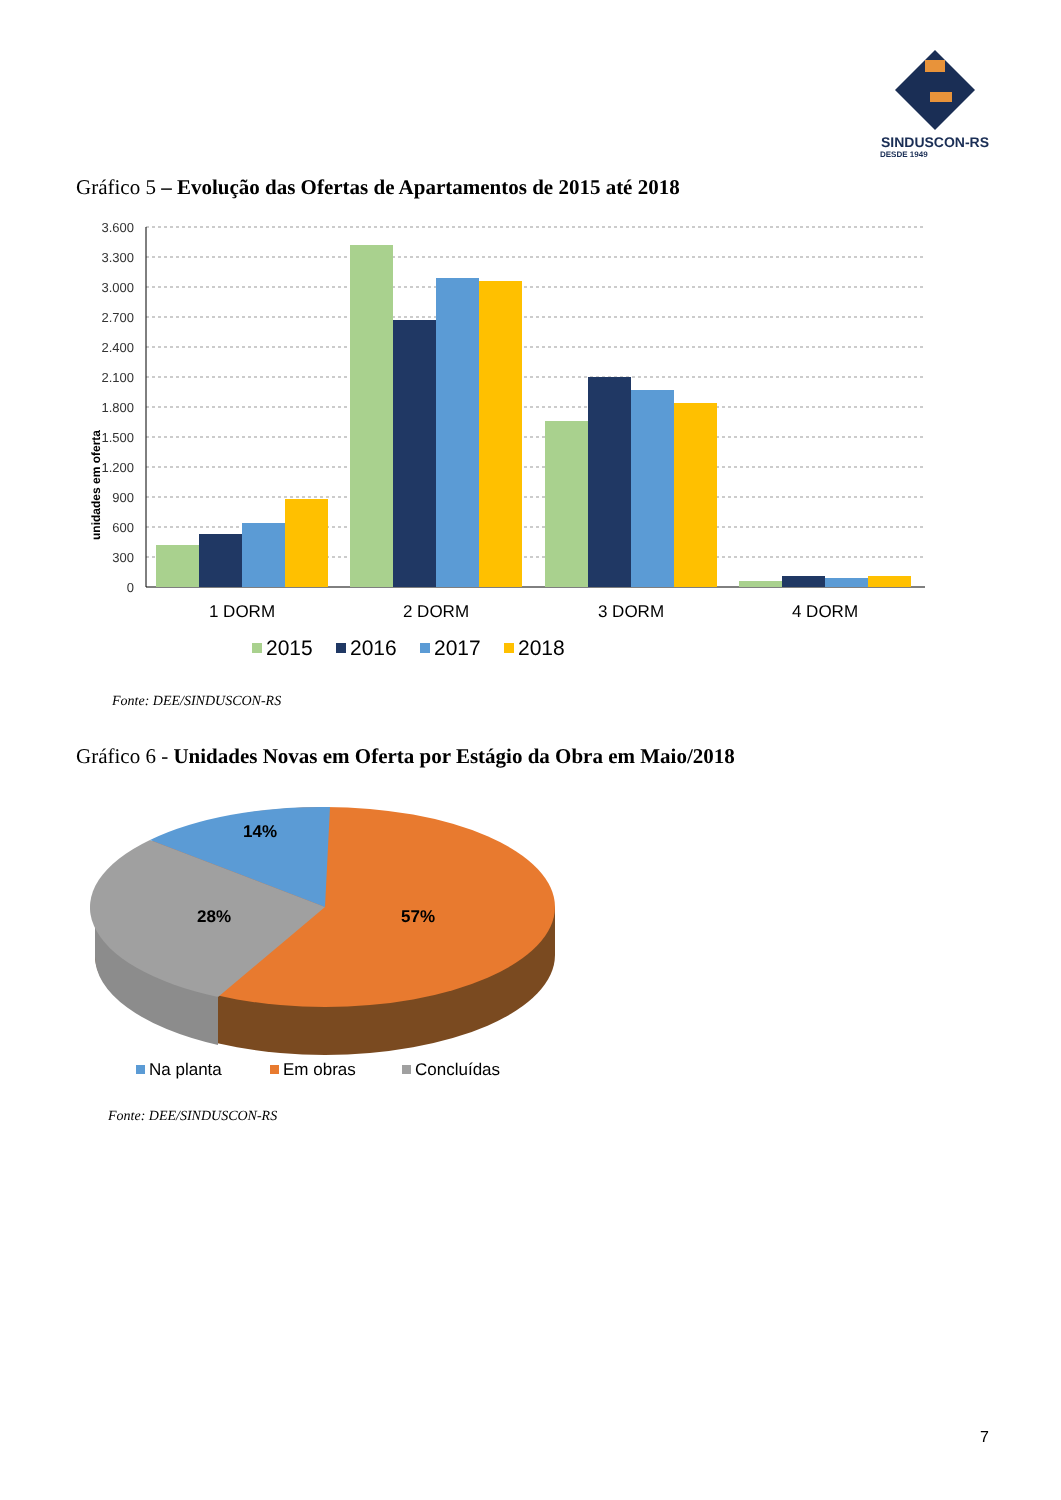SINDUSCON-RS
DESDE 1949
Gráfico 5 – Evolução das Ofertas de Apartamentos de 2015 até 2018
unidades em oferta
3.600
3.300
3.000
2.700
2.400
2.100
1.800
1.500
1.200
900
600
300
0
1 DORM
2 DORM
3 DORM
4 DORM
2015
2016
2017
2018
Fonte: DEE/SINDUSCON-RS
Gráfico 6 - Unidades Novas em Oferta por Estágio da Obra em Maio/2018
14%
28%
57%
Na planta
Em obras
Concluídas
Fonte: DEE/SINDUSCON-RS
7